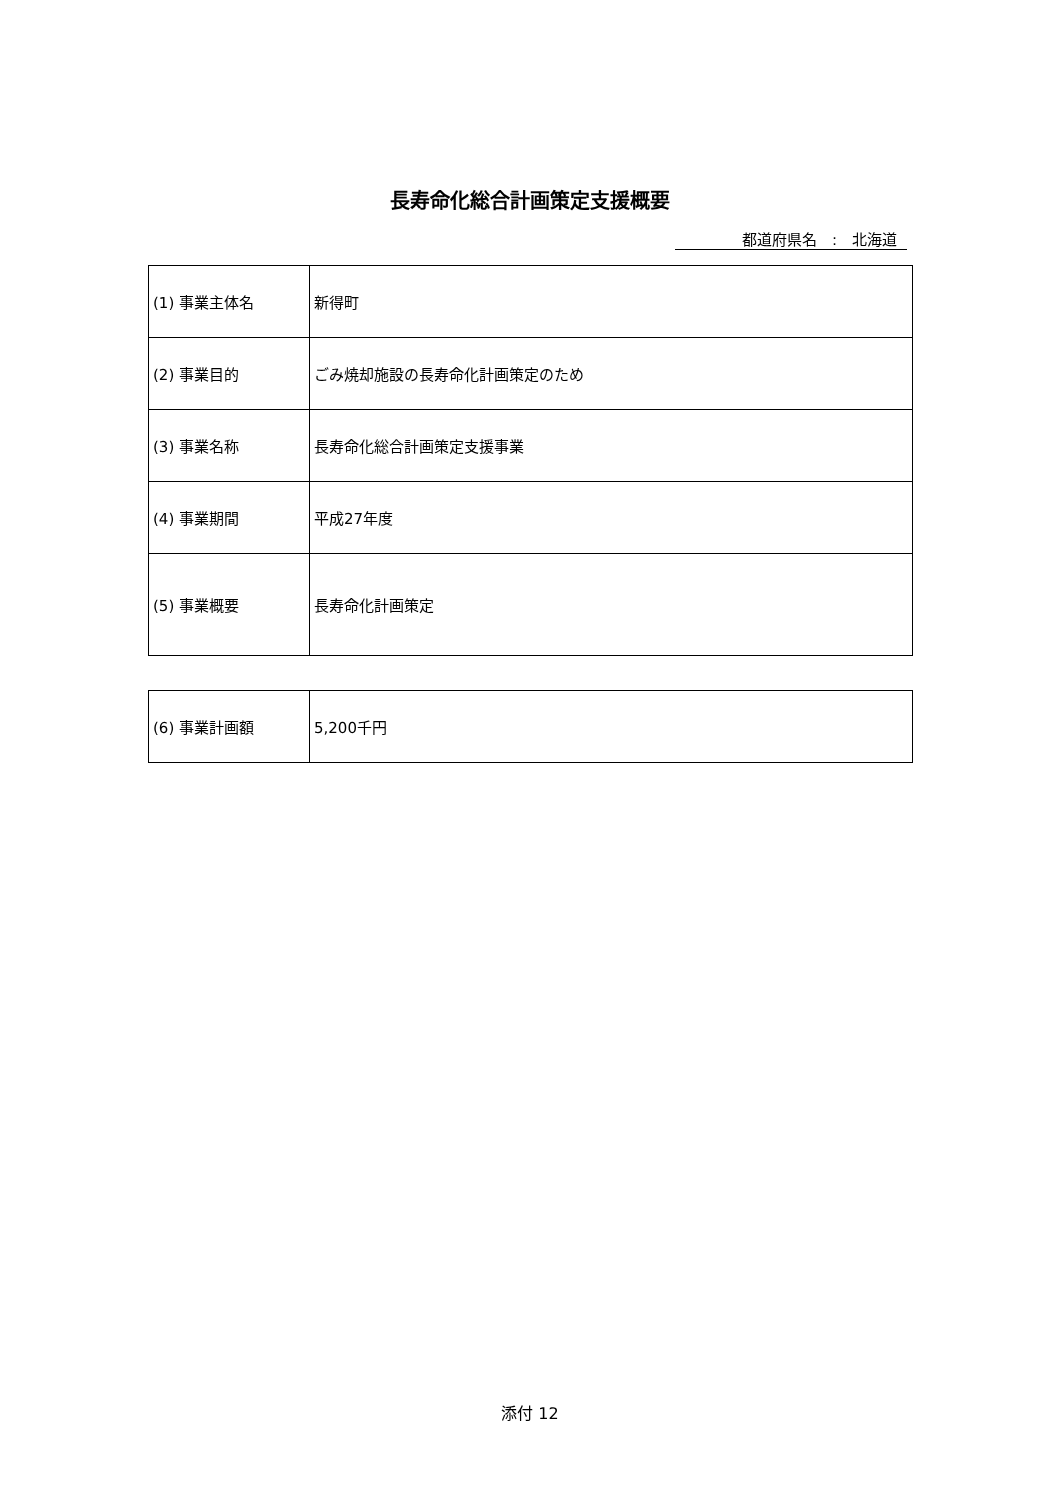長寿命化総合計画策定支援概要
都道府県名　:　北海道
| (1) 事業主体名 | 新得町 |
| (2) 事業目的 | ごみ焼却施設の長寿命化計画策定のため |
| (3) 事業名称 | 長寿命化総合計画策定支援事業 |
| (4) 事業期間 | 平成27年度 |
| (5) 事業概要 | 長寿命化計画策定 |
| (6) 事業計画額 | 5,200千円 |
添付 12